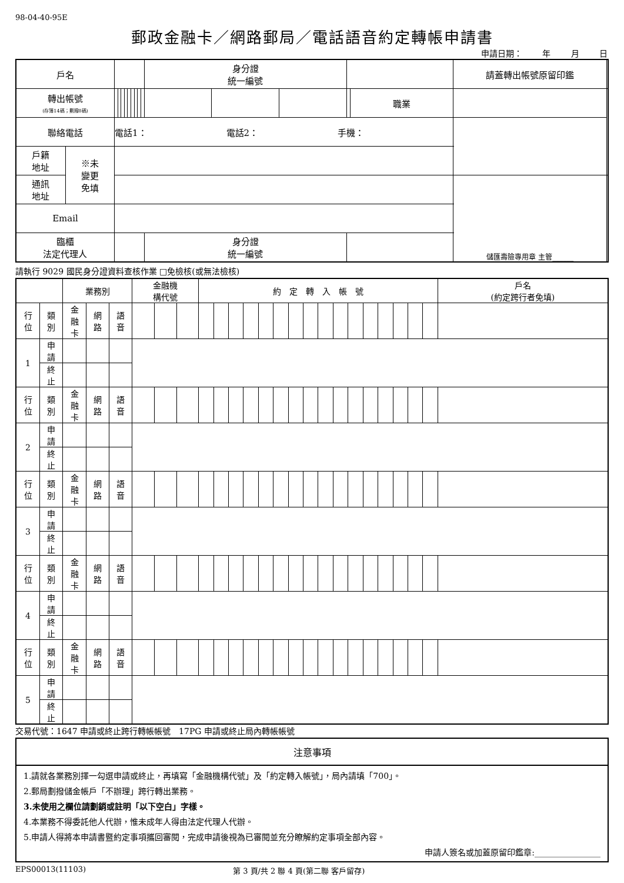98-04-40-95E
郵政金融卡／網路郵局／電話語音約定轉帳申請書
申請日期： 年 月 日
| 戶名 | | | | | | | | | | | 身分證 統一編號 | | | | | | 請蓋轉出帳號原留印鑑 | |
| 轉出帳號 (存簿14碼；劃撥8碼) | | | | | | | | | | | | | | | 職業 | | | |
| 聯絡電話 | | 電話1： 電話2： 手機： | | | | | | | | | | | | | | | | |
| 戶籍 地址 | ※未 變更 免填 | | | | | | | | | | | | | | | | | |
| 通訊 地址 | | | | | | | | | | | | | | | | | 儲匯壽險專用章 主管______ | |
| Email | | | | | | | | | | | | | | | | | | |
| 臨櫃 法定代理人 | | | | | | | | | | | 身分證 統一編號 | | | | | | | |
請執行 9029 國民身分證資料查核作業 □免檢核(或無法檢核)
| | | 業務別 | | | 金融機 構代號 | | | 約 定 轉 入 帳 號 | | | | | | | | | | | | | | | | 戶名 (約定跨行者免填) |
| 行 位 | 類 別 | 金 融 卡 | 網 路 | 語 音 | | | | | | | | | | | | | | | | | | | | |
| 1 | 申 請 | | | | | | | | | | | | | | | | | | | | | | | |
| | 終 止 | | | | | | | | | | | | | | | | | | | | | | | |
| 行 位 | 類 別 | 金 融 卡 | 網 路 | 語 音 | | | | | | | | | | | | | | | | | | | | |
| 2 | 申 請 | | | | | | | | | | | | | | | | | | | | | | | |
| | 終 止 | | | | | | | | | | | | | | | | | | | | | | | |
| 行 位 | 類 別 | 金 融 卡 | 網 路 | 語 音 | | | | | | | | | | | | | | | | | | | | |
| 3 | 申 請 | | | | | | | | | | | | | | | | | | | | | | | |
| | 終 止 | | | | | | | | | | | | | | | | | | | | | | | |
| 行 位 | 類 別 | 金 融 卡 | 網 路 | 語 音 | | | | | | | | | | | | | | | | | | | | |
| 4 | 申 請 | | | | | | | | | | | | | | | | | | | | | | | |
| | 終 止 | | | | | | | | | | | | | | | | | | | | | | | |
| 行 位 | 類 別 | 金 融 卡 | 網 路 | 語 音 | | | | | | | | | | | | | | | | | | | | |
| 5 | 申 請 | | | | | | | | | | | | | | | | | | | | | | | |
| | 終 止 | | | | | | | | | | | | | | | | | | | | | | | |
交易代號：1647 申請或終止跨行轉帳帳號　17PG 申請或終止局內轉帳帳號
注意事項
1.請就各業務別擇一勾選申請或終止，再填寫「金融機構代號」及「約定轉入帳號」，局內請填「700」。
2.郵局劃撥儲金帳戶「不辦理」跨行轉出業務。
3.未使用之欄位請劃銷或註明「以下空白」字樣。
4.本業務不得委託他人代辦，惟未成年人得由法定代理人代辦。
5.申請人得將本申請書暨約定事項攜回審閱，完成申請後視為已審閱並充分瞭解約定事項全部內容。
申請人簽名或加蓋原留印鑑章:________________
EPS00013(11103) 第 3 頁/共 2 聯 4 頁(第二聯 客戶留存)